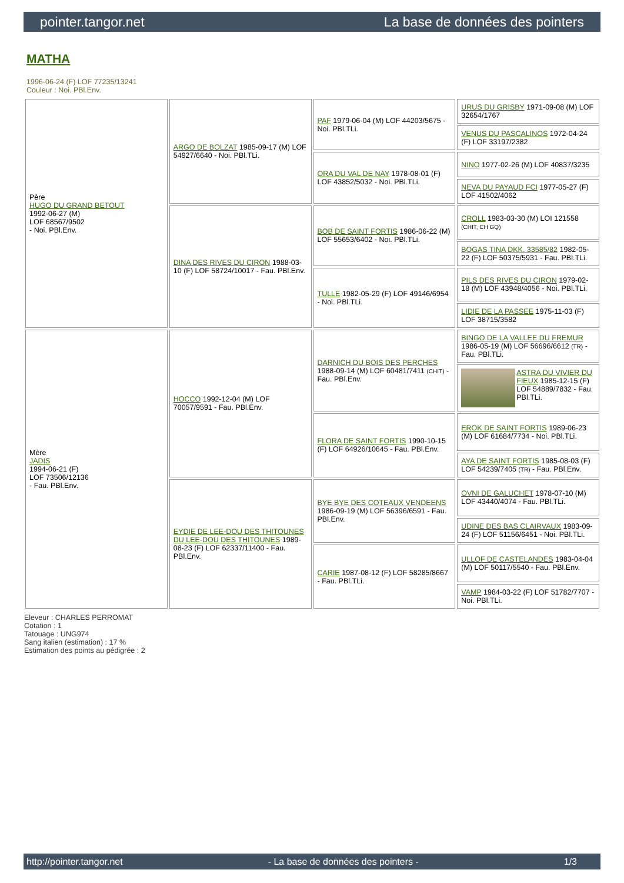pointer.tangor.net La base de données des pointers
MATHA
1996-06-24 (F) LOF 77235/13241
Couleur : Noi. PBl.Env.
| Père HUGO DU GRAND BETOUT 1992-06-27 (M) LOF 68567/9502 - Noi. PBl.Env. | ARGO DE BOLZAT 1985-09-17 (M) LOF 54927/6640 - Noi. PBl.TLi. | PAF 1979-06-04 (M) LOF 44203/5675 - Noi. PBl.TLi. | URUS DU GRISBY 1971-09-08 (M) LOF 32654/1767 |
| | | | VENUS DU PASCALINOS 1972-04-24 (F) LOF 33197/2382 |
| | | ORA DU VAL DE NAY 1978-08-01 (F) LOF 43852/5032 - Noi. PBl.TLi. | NINO 1977-02-26 (M) LOF 40837/3235 |
| | | | NEVA DU PAYAUD FCI 1977-05-27 (F) LOF 41502/4062 |
| | DINA DES RIVES DU CIRON 1988-03-10 (F) LOF 58724/10017 - Fau. PBl.Env. | BOB DE SAINT FORTIS 1986-06-22 (M) LOF 55653/6402 - Noi. PBl.TLi. | CROLL 1983-03-30 (M) LOI 121558 (CHIT, CH GQ) |
| | | | BOGAS TINA DKK. 33585/82 1982-05-22 (F) LOF 50375/5931 - Fau. PBl.TLi. |
| | | TULLE 1982-05-29 (F) LOF 49146/6954 - Noi. PBl.TLi. | PILS DES RIVES DU CIRON 1979-02-18 (M) LOF 43948/4056 - Noi. PBl.TLi. |
| | | | LIDIE DE LA PASSEE 1975-11-03 (F) LOF 38715/3582 |
| Mère JADIS 1994-06-21 (F) LOF 73506/12136 - Fau. PBl.Env. | HOCCO 1992-12-04 (M) LOF 70057/9591 - Fau. PBl.Env. | DARNICH DU BOIS DES PERCHES 1988-09-14 (M) LOF 60481/7411 (CHIT) - Fau. PBl.Env. | BINGO DE LA VALLEE DU FREMUR 1986-05-19 (M) LOF 56696/6612 (TR) - Fau. PBl.TLi. |
| | | | ASTRA DU VIVIER DU FIEUX 1985-12-15 (F) LOF 54889/7832 - Fau. PBl.TLi. |
| | | FLORA DE SAINT FORTIS 1990-10-15 (F) LOF 64926/10645 - Fau. PBl.Env. | EROK DE SAINT FORTIS 1989-06-23 (M) LOF 61684/7734 - Noi. PBl.TLi. |
| | | | AYA DE SAINT FORTIS 1985-08-03 (F) LOF 54239/7405 (TR) - Fau. PBl.Env. |
| | EYDIE DE LEE-DOU DES THITOUNES DU LEE-DOU DES THITOUNES 1989-08-23 (F) LOF 62337/11400 - Fau. PBl.Env. | BYE BYE DES COTEAUX VENDEENS 1986-09-19 (M) LOF 56396/6591 - Fau. PBl.Env. | OVNI DE GALUCHET 1978-07-10 (M) LOF 43440/4074 - Fau. PBl.TLi. |
| | | | UDINE DES BAS CLAIRVAUX 1983-09-24 (F) LOF 51156/6451 - Noi. PBl.TLi. |
| | | CARIE 1987-08-12 (F) LOF 58285/8667 - Fau. PBl.TLi. | ULLOF DE CASTELANDES 1983-04-04 (M) LOF 50117/5540 - Fau. PBl.Env. |
| | | | VAMP 1984-03-22 (F) LOF 51782/7707 - Noi. PBl.TLi. |
Eleveur : CHARLES PERROMAT
Cotation : 1
Tatouage : UNG974
Sang italien (estimation) : 17 %
Estimation des points au pédigrée : 2
http://pointer.tangor.net - La base de données des pointers - 1/3